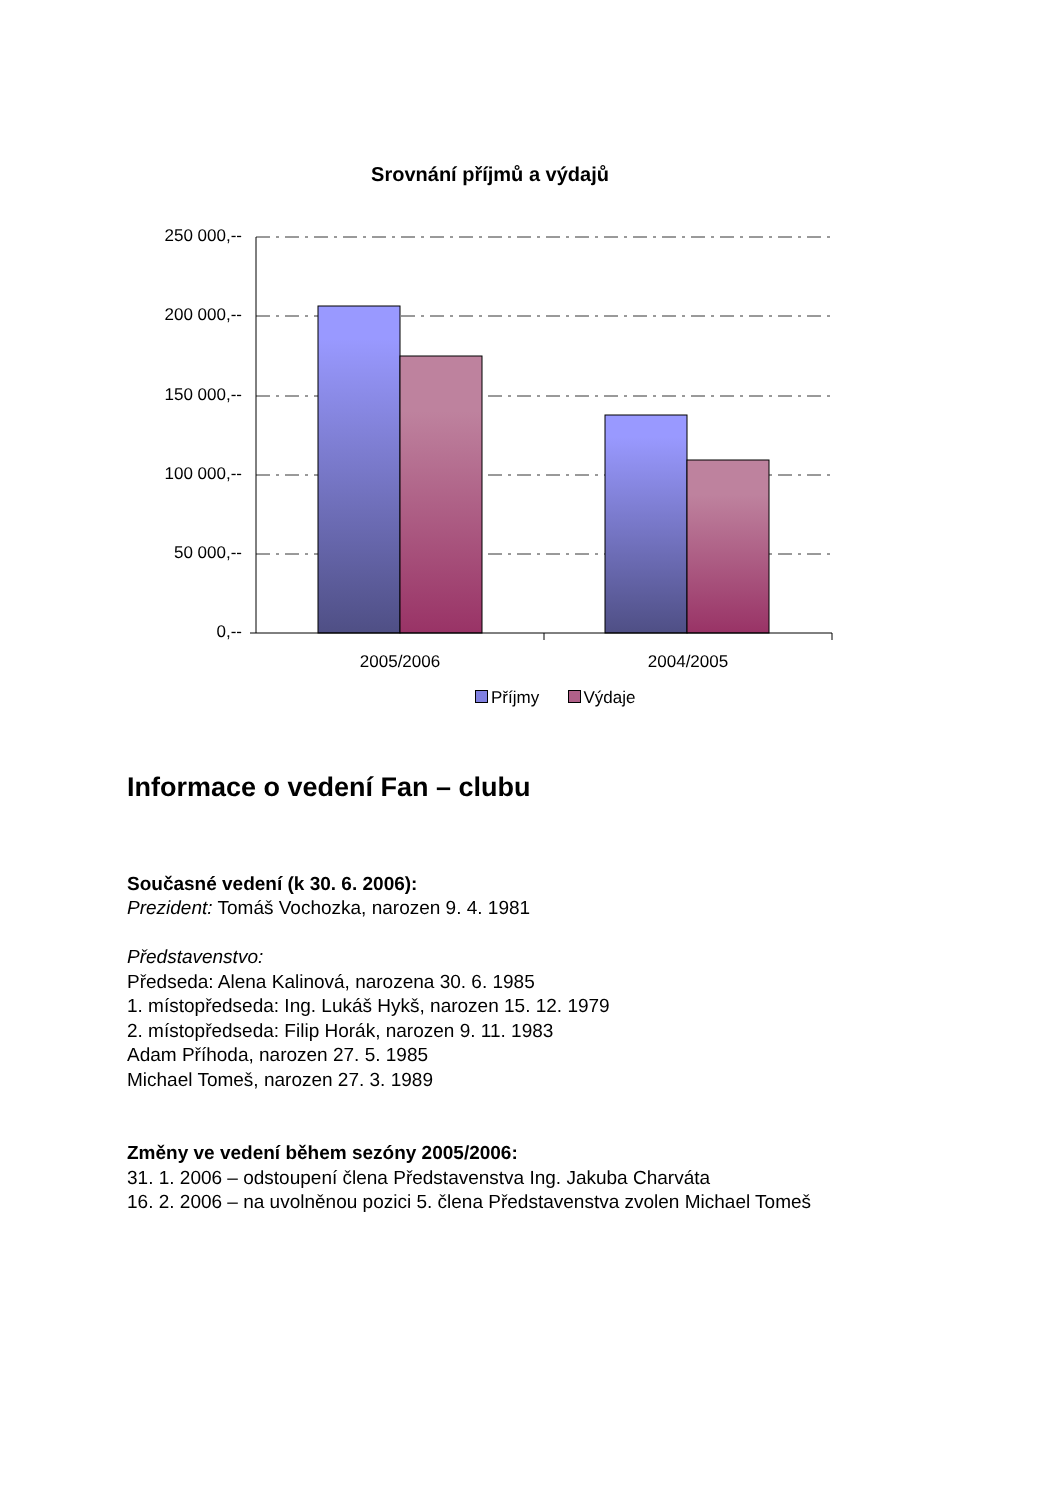Srovnání příjmů a výdajů
250 000,--
200 000,--
150 000,--
100 000,--
50 000,--
0,--
2005/2006 2004/2005
Příjmy Výdaje
Informace o vedení Fan – clubu
Současné vedení (k 30. 6. 2006):
Prezident: Tomáš Vochozka, narozen 9. 4. 1981
Představenstvo:
Předseda: Alena Kalinová, narozena 30. 6. 1985
1. místopředseda: Ing. Lukáš Hykš, narozen 15. 12. 1979
2. místopředseda: Filip Horák, narozen 9. 11. 1983
Adam Příhoda, narozen 27. 5. 1985
Michael Tomeš, narozen 27. 3. 1989
Změny ve vedení během sezóny 2005/2006:
31. 1. 2006 – odstoupení člena Představenstva Ing. Jakuba Charváta
16. 2. 2006 – na uvolněnou pozici 5. člena Představenstva zvolen Michael Tomeš